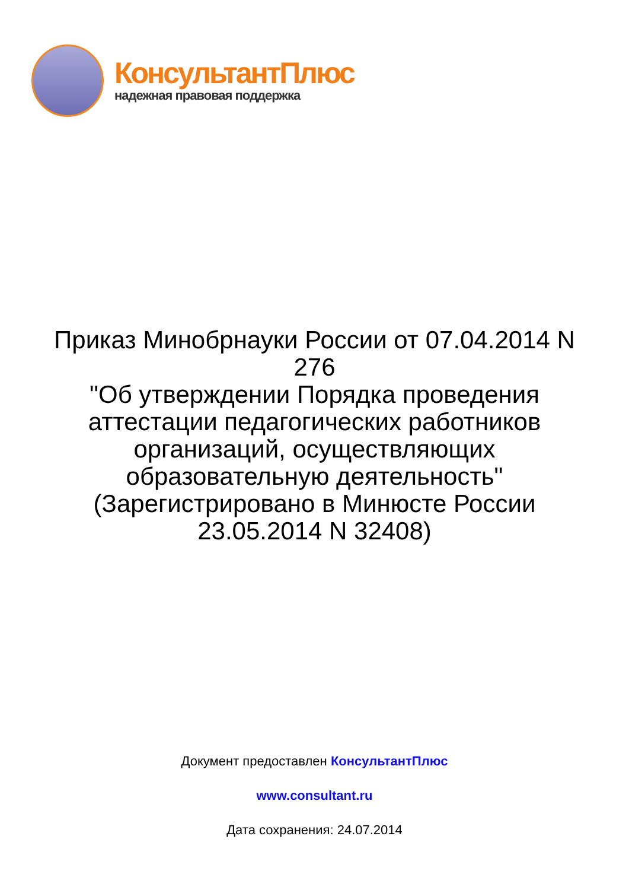КонсультантПлюс
надежная правовая поддержка
Приказ Минобрнауки России от 07.04.2014 N 276
"Об утверждении Порядка проведения аттестации педагогических работников организаций, осуществляющих образовательную деятельность"
(Зарегистрировано в Минюсте России 23.05.2014 N 32408)
Документ предоставлен КонсультантПлюс
www.consultant.ru
Дата сохранения: 24.07.2014